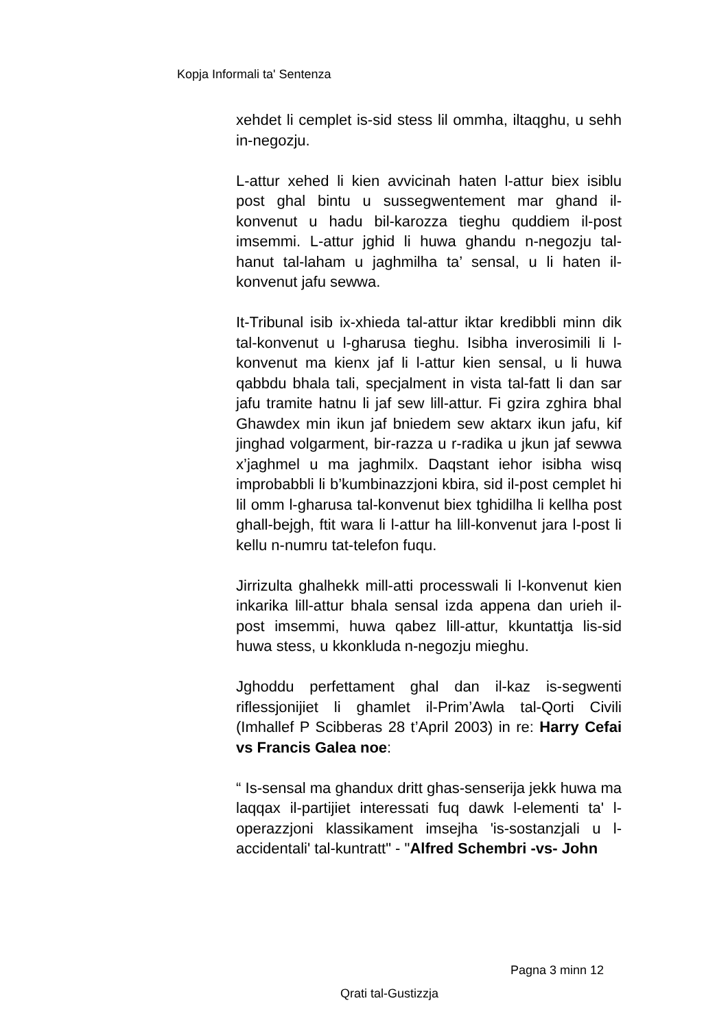Kopja Informali ta' Sentenza
xehdet li cemplet is-sid stess lil ommha, iltaqghu, u sehh in-negozju.
L-attur xehed li kien avvicinah haten l-attur biex isiblu post ghal bintu u sussegwentement mar ghand il-konvenut u hadu bil-karozza tieghu quddiem il-post imsemmi. L-attur jghid li huwa ghandu n-negozju tal-hanut tal-laham u jaghmilha ta’ sensal, u li haten il-konvenut jafu sewwa.
It-Tribunal isib ix-xhieda tal-attur iktar kredibbli minn dik tal-konvenut u l-gharusa tieghu. Isibha inverosimili li l-konvenut ma kienx jaf li l-attur kien sensal, u li huwa qabbdu bhala tali, specjalment in vista tal-fatt li dan sar jafu tramite hatnu li jaf sew lill-attur. Fi gzira zghira bhal Ghawdex min ikun jaf bniedem sew aktarx ikun jafu, kif jinghad volgarment, bir-razza u r-radika u jkun jaf sewwa x’jaghmel u ma jaghmilx. Daqstant iehor isibha wisq improbabbli li b’kumbinazzjoni kbira, sid il-post cemplet hi lil omm l-gharusa tal-konvenut biex tghidilha li kellha post ghall-bejgh, ftit wara li l-attur ha lill-konvenut jara l-post li kellu n-numru tat-telefon fuqu.
Jirrizulta ghalhekk mill-atti processwali li l-konvenut kien inkarika lill-attur bhala sensal izda appena dan urieh il-post imsemmi, huwa qabez lill-attur, kkuntattja lis-sid huwa stess, u kkonkluda n-negozju mieghu.
Jghoddu perfettament ghal dan il-kaz is-segwenti riflessjonijiet li ghamlet il-Prim’Awla tal-Qorti Civili (Imhallef P Scibberas 28 t’April 2003) in re: Harry Cefai vs Francis Galea noe:
“ Is-sensal ma ghandux dritt ghas-senserija jekk huwa ma laqqax il-partijiet interessati fuq dawk l-elementi ta' l-operazzjoni klassikament imsejha 'is-sostanzjali u l-accidentali' tal-kuntratt" - "Alfred Schembri -vs- John
Pagna 3 minn 12
Qrati tal-Gustizzja